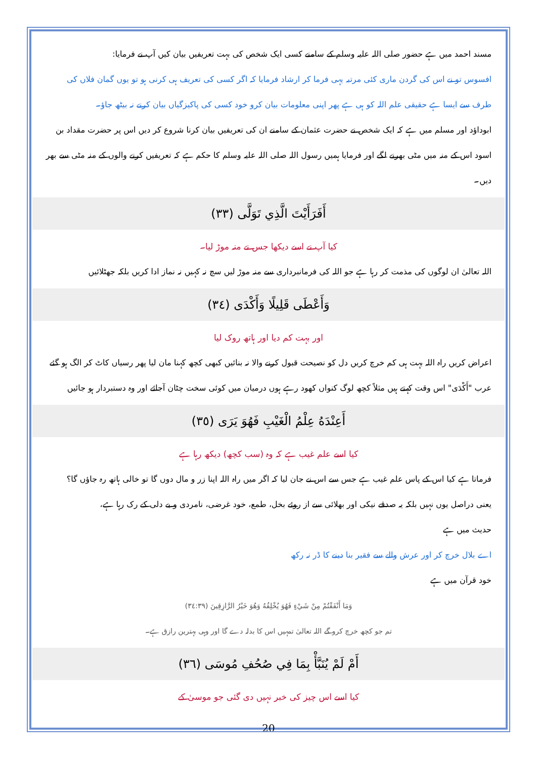مسند احمد میں ہے حضور صلی اللہ علیہ وسلم کے سامنے کسی ایک شخص کی بہت تعریفیں بیان کیں آپ نے فرمایا:
افسوس تو نے اس کی گردن ماری کئی مرتبہ یہی فرما کر ارشاد فرمایا کہ اگر کسی کی تعریف ہی کرنی ہو تو یوں گمان فلاں کی طرف سے ایسا ہے حقیقی علم اللہ کو ہی ہے پھر اپنی معلومات بیان کرو خود کسی کی پاکیزگیاں بیان کرنے نہ بیٹھ جاؤ۔
ابوداؤد اور مسلم میں ہے کہ ایک شخص نے حضرت عثمان کے سامنے ان کی تعریفیں بیان کرنا شروع کر دیں اس پر حضرت مقداد بن اسود اس کے منہ میں مٹی بھرنے لگے اور فرمایا ہمیں رسول اللہ صلی اللہ علیہ وسلم کا حکم ہے کہ تعریفیں کرنے والوں کے منہ مٹی سے بھر دیں۔
أَفَرَأَيْتَ الَّذِي تَوَلَّى (٣٣)
کیا آپ نے اسے دیکھا جس نے منہ موڑ لیا۔
اللہ تعالیٰ ان لوگوں کی مذمت کر رہا ہے جو اللہ کی فرمانبرداری سے منہ موڑ لیں سچ نہ کہیں نہ نماز ادا کریں بلکہ جھٹلائیں
وَأَعْطَى قَلِيلًا وَأَكْدَى (٣٤)
اور بہت کم دیا اور ہاتھ روک لیا
اعراض کریں راہ اللہ بہت ہی کم خرچ کریں دل کو نصیحت قبول کرنے والا نہ بنائیں کبھی کچھ کہنا مان لیا پھر رسیاں کاٹ کر الگ ہو گئے
عرب "أَكْدَى" اس وقت کہتے ہیں مثلاً کچھ لوگ کنواں کھود رہے ہوں درمیان میں کوئی سخت چٹان آجائے اور وہ دستبردار ہو جائیں
أَعِنْدَهُ عِلْمُ الْغَيْبِ فَهُوَ يَرَى (٣٥)
کیا اسے علم غیب ہے کہ وہ (سب کچھ) دیکھ رہا ہے
فرماتا ہے کیا اس کے پاس علم غیب ہے جس سے اس نے جان لیا کہ اگر میں راہ اللہ اپنا زر و مال دوں گا تو خالی ہاتھ رہ جاؤں گا؟
یعنی دراصل یوں نہیں بلکہ یہ صدقے نیکی اور بھلائی سے از روئے بخل، طمع، خود غرضی، نامردی و بے دلی کے رک رہا ہے،
حدیث میں ہے
اے بلال خرچ کر اور عرش والے سے فقیر بنا دینے کا ڈر نہ رکھ
خود قرآن میں ہے
وَمَا أَنْفَقْتُمْ مِنْ شَيْءٍ فَهُوَ يُخْلِفُهُ وَهُوَ خَيْرُ الرَّازِقِينَ (٣٤:٣٩)
تم جو کچھ خرچ کرو گے اللہ تعالیٰ تمہیں اس کا بدلہ دے گا اور وہی بہترین رازق ہے۔
أَمْ لَمْ يُنَبَّأْ بِمَا فِي صُحُفِ مُوسَى (٣٦)
کیا اسے اس چیز کی خبر نہیں دی گئی جو موسیٰ کے
20